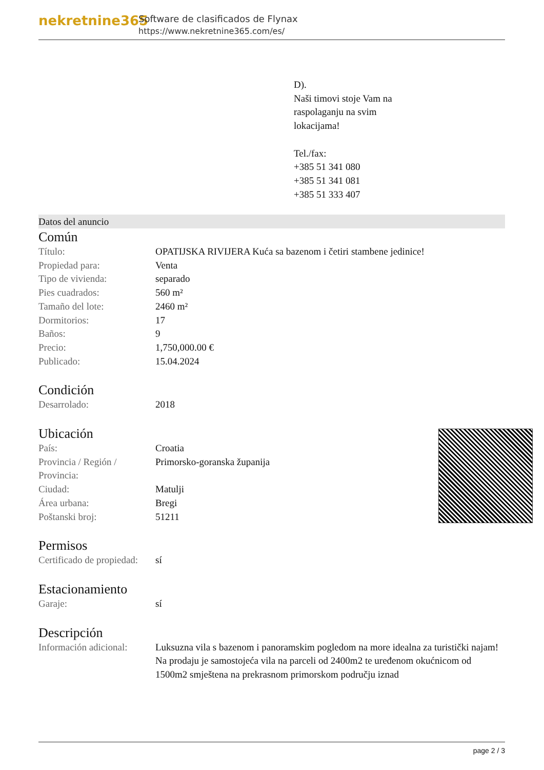nekretnine365
Software de clasificados de Flynax
https://www.nekretnine365.com/es/
D).
Naši timovi stoje Vam na
raspolaganju na svim
lokacijama!
Tel./fax:
+385 51 341 080
+385 51 341 081
+385 51 333 407
Datos del anuncio
Común
| Título: | OPATIJSKA RIVIJERA Kuća sa bazenom i četiri stambene jedinice! |
| Propiedad para: | Venta |
| Tipo de vivienda: | separado |
| Pies cuadrados: | 560 m² |
| Tamaño del lote: | 2460 m² |
| Dormitorios: | 17 |
| Baños: | 9 |
| Precio: | 1,750,000.00 € |
| Publicado: | 15.04.2024 |
Condición
| Desarrolado: | 2018 |
Ubicación
| País: | Croatia |
| Provincia / Región / Provincia: | Primorsko-goranska županija |
| Ciudad: | Matulji |
| Área urbana: | Bregi |
| Poštanski broj: | 51211 |
Permisos
| Certificado de propiedad: | sí |
Estacionamiento
| Garaje: | sí |
Descripción
| Información adicional: | Luksuzna vila s bazenom i panoramskim pogledom na more idealna za turistički najam! Na prodaju je samostojeća vila na parceli od 2400m2 te uređenom okućnicom od 1500m2 smještena na prekrasnom primorskom području iznad |
page 2 / 3